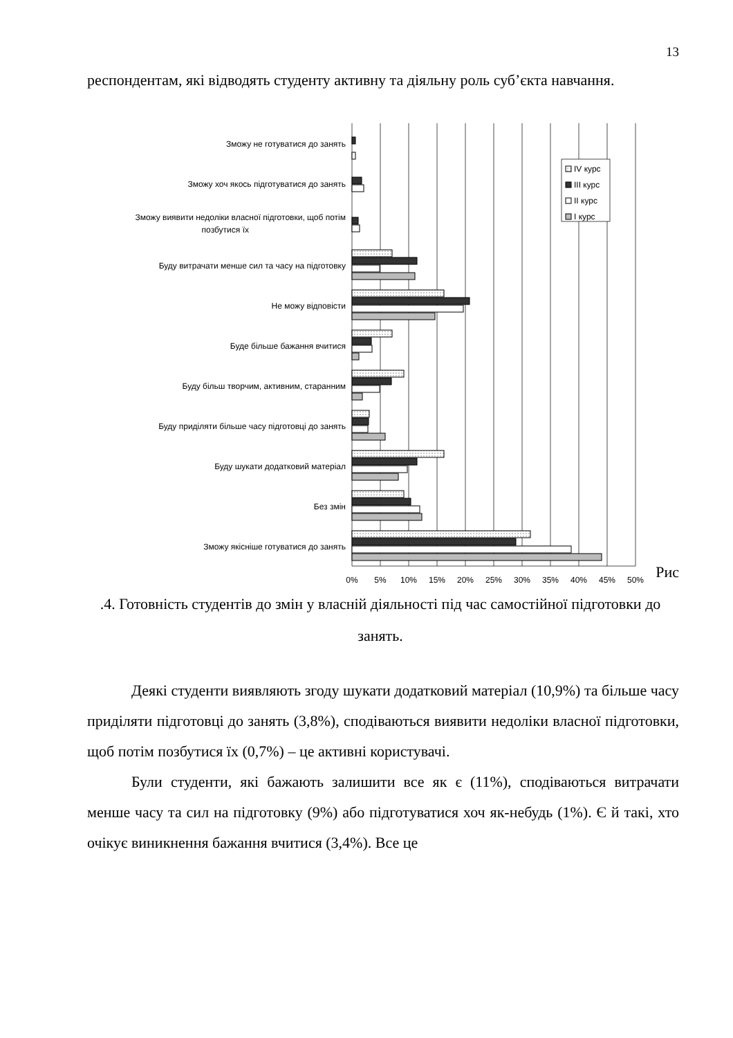13
респондентам, які відводять студенту активну та діяльну роль суб’єкта навчання.
Зможу не готуватися до занять
Зможу хоч якось підготуватися до занять
Зможу виявити недоліки власної підготовки, щоб потім
позбутися їх
Буду витрачати менше сил та часу на підготовку
Не можу відповісти
Буде більше бажання вчитися
Буду більш творчим, активним, старанним
Буду приділяти більше часу підготовці до занять
Буду шукати додатковий матеріал
Без змін
Зможу якісніше готуватися до занять
0%
5%
10%
15%
20%
25%
30%
35%
40%
45%
50%
IV курс
III курс
II курс
I курс
Рис
.4. Готовність студентів до змін у власній діяльності під час самостійної підготовки до занять.
Деякі студенти виявляють згоду шукати додатковий матеріал (10,9%) та більше часу приділяти підготовці до занять (3,8%), сподіваються виявити недоліки власної підготовки, щоб потім позбутися їх (0,7%) – це активні користувачі.
Були студенти, які бажають залишити все як є (11%), сподіваються витрачати менше часу та сил на підготовку (9%) або підготуватися хоч як-небудь (1%). Є й такі, хто очікує виникнення бажання вчитися (3,4%). Все це